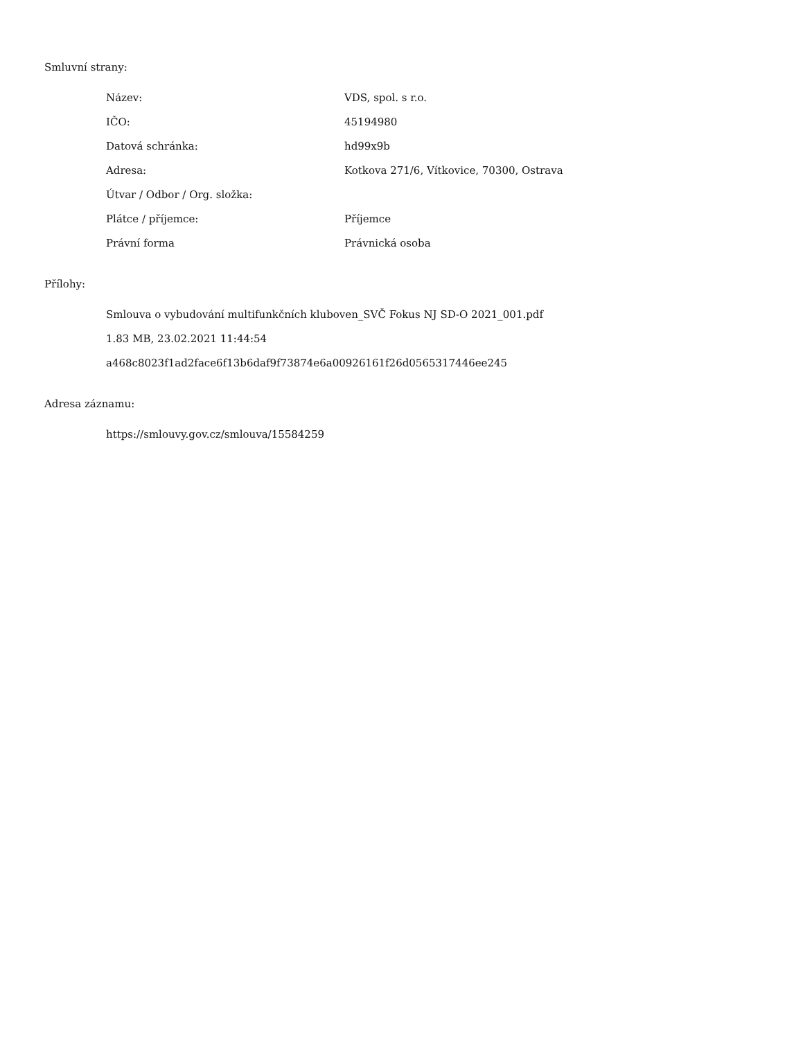Smluvní strany:
| Název: | VDS, spol. s r.o. |
| IČO: | 45194980 |
| Datová schránka: | hd99x9b |
| Adresa: | Kotkova 271/6, Vítkovice, 70300, Ostrava |
| Útvar / Odbor / Org. složka: | |
| Plátce / příjemce: | Příjemce |
| Právní forma | Právnická osoba |
Přílohy:
Smlouva o vybudování multifunkčních kluboven_SVČ Fokus NJ SD-O 2021_001.pdf
1.83 MB, 23.02.2021 11:44:54
a468c8023f1ad2face6f13b6daf9f73874e6a00926161f26d0565317446ee245
Adresa záznamu:
https://smlouvy.gov.cz/smlouva/15584259